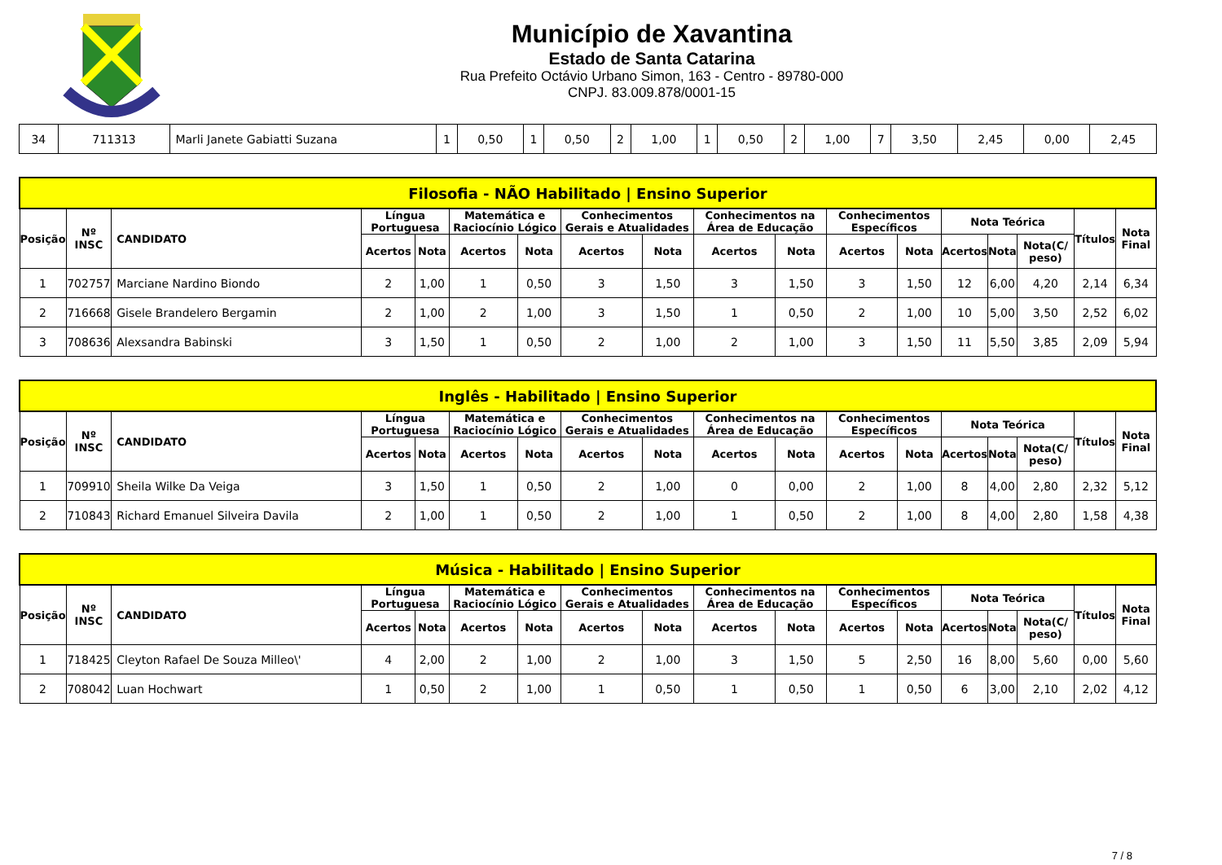Município de Xavantina
Estado de Santa Catarina
Rua Prefeito Octávio Urbano Simon, 163 - Centro - 89780-000
CNPJ. 83.009.878/0001-15
| 34 | 711313 | Marli Janete Gabiatti Suzana | 1 | 0,50 | 1 | 0,50 | 2 | 1,00 | 1 | 0,50 | 2 | 1,00 | 7 | 3,50 | 2,45 | 0,00 | 2,45 |
| Filosofia - NÃO Habilitado / Ensino Superior | | | | | | | | | | | | | | | | | |
| --- | --- | --- | --- | --- | --- | --- | --- | --- | --- | --- | --- | --- | --- | --- | --- | --- | --- |
| Posição | Nº INSC | CANDIDATO | Língua Portuguesa | | Matemática e Raciocínio Lógico | | Conhecimentos Gerais e Atualidades | | Conhecimentos na Área de Educação | | Conhecimentos Específicos | | Nota Teórica | | | Títulos | Nota Final |
| | | | Acertos | Nota | Acertos | Nota | Acertos | Nota | Acertos | Nota | Acertos | Nota | Acertos | Nota | Nota(C/ peso) | | |
| 1 | 702757 | Marciane Nardino Biondo | 2 | 1,00 | 1 | 0,50 | 3 | 1,50 | 3 | 1,50 | 3 | 1,50 | 12 | 6,00 | 4,20 | 2,14 | 6,34 |
| 2 | 716668 | Gisele Brandelero Bergamin | 2 | 1,00 | 2 | 1,00 | 3 | 1,50 | 1 | 0,50 | 2 | 1,00 | 10 | 5,00 | 3,50 | 2,52 | 6,02 |
| 3 | 708636 | Alexsandra Babinski | 3 | 1,50 | 1 | 0,50 | 2 | 1,00 | 2 | 1,00 | 3 | 1,50 | 11 | 5,50 | 3,85 | 2,09 | 5,94 |
| Inglês - Habilitado / Ensino Superior | | | | | | | | | | | | | | | | | |
| --- | --- | --- | --- | --- | --- | --- | --- | --- | --- | --- | --- | --- | --- | --- | --- | --- | --- |
| Posição | Nº INSC | CANDIDATO | Língua Portuguesa | | Matemática e Raciocínio Lógico | | Conhecimentos Gerais e Atualidades | | Conhecimentos na Área de Educação | | Conhecimentos Específicos | | Nota Teórica | | | Títulos | Nota Final |
| | | | Acertos | Nota | Acertos | Nota | Acertos | Nota | Acertos | Nota | Acertos | Nota | Acertos | Nota | Nota(C/ peso) | | |
| 1 | 709910 | Sheila Wilke Da Veiga | 3 | 1,50 | 1 | 0,50 | 2 | 1,00 | 0 | 0,00 | 2 | 1,00 | 8 | 4,00 | 2,80 | 2,32 | 5,12 |
| 2 | 710843 | Richard Emanuel Silveira Davila | 2 | 1,00 | 1 | 0,50 | 2 | 1,00 | 1 | 0,50 | 2 | 1,00 | 8 | 4,00 | 2,80 | 1,58 | 4,38 |
| Música - Habilitado / Ensino Superior | | | | | | | | | | | | | | | | | |
| --- | --- | --- | --- | --- | --- | --- | --- | --- | --- | --- | --- | --- | --- | --- | --- | --- | --- |
| Posição | Nº INSC | CANDIDATO | Língua Portuguesa | | Matemática e Raciocínio Lógico | | Conhecimentos Gerais e Atualidades | | Conhecimentos na Área de Educação | | Conhecimentos Específicos | | Nota Teórica | | | Títulos | Nota Final |
| | | | Acertos | Nota | Acertos | Nota | Acertos | Nota | Acertos | Nota | Acertos | Nota | Acertos | Nota | Nota(C/ peso) | | |
| 1 | 718425 | Cleyton Rafael De Souza Milleo\' | 4 | 2,00 | 2 | 1,00 | 2 | 1,00 | 3 | 1,50 | 5 | 2,50 | 16 | 8,00 | 5,60 | 0,00 | 5,60 |
| 2 | 708042 | Luan Hochwart | 1 | 0,50 | 2 | 1,00 | 1 | 0,50 | 1 | 0,50 | 1 | 0,50 | 6 | 3,00 | 2,10 | 2,02 | 4,12 |
7 / 8